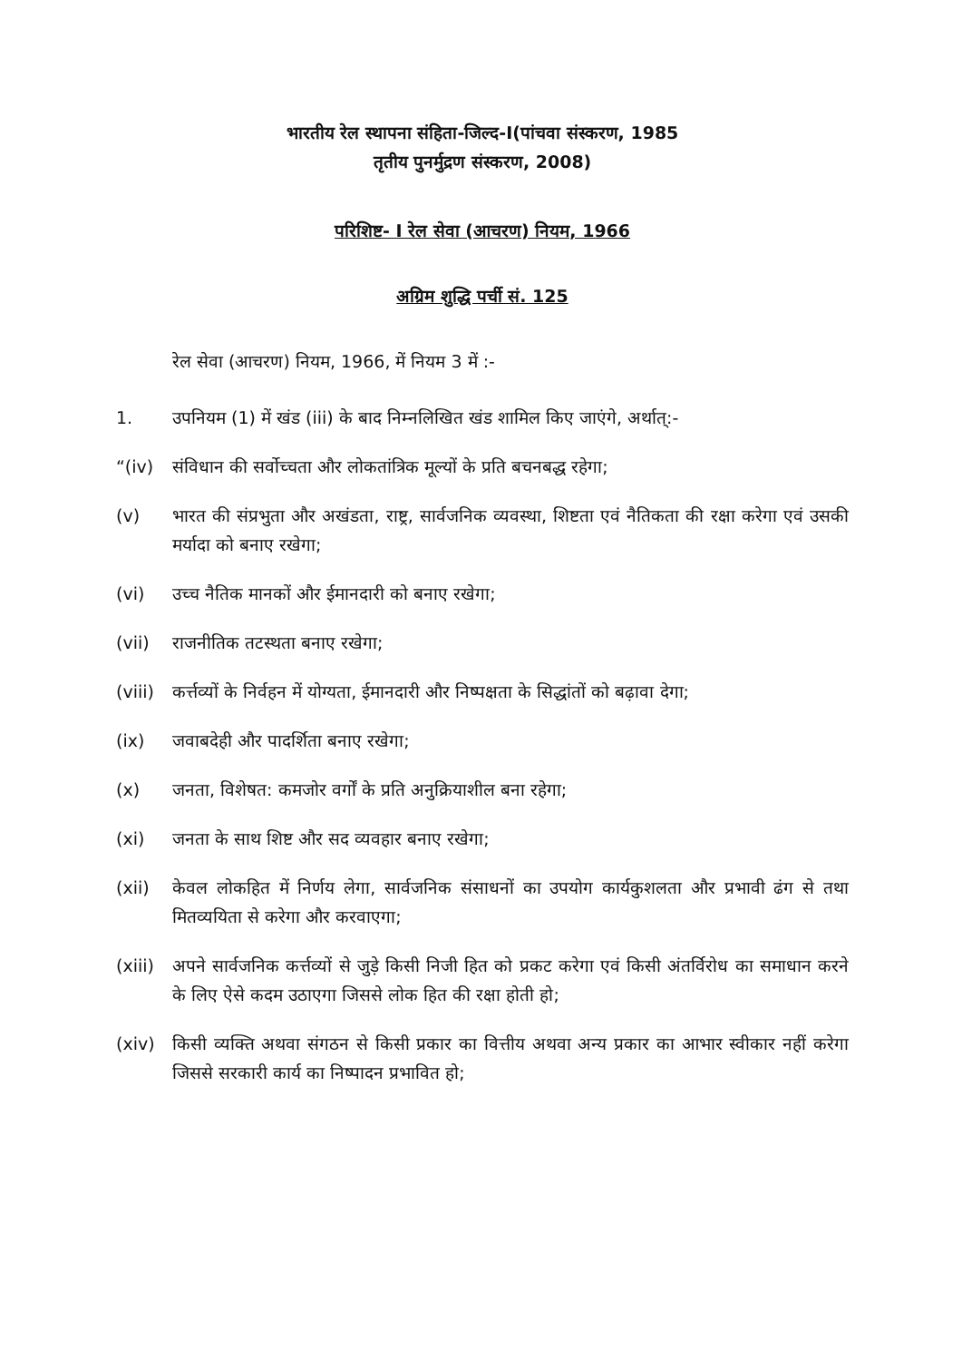भारतीय रेल स्थापना संहिता-जिल्द-I(पांचवा संस्करण, 1985
तृतीय पुनर्मुद्रण संस्करण, 2008)
परिशिष्ट- I रेल सेवा (आचरण) नियम, 1966
अग्रिम शुद्धि पर्ची सं. 125
रेल सेवा (आचरण) नियम, 1966, में नियम 3 में :-
1. उपनियम (1) में खंड (iii) के बाद निम्नलिखित खंड शामिल किए जाएंगे, अर्थात्:-
“(iv) संविधान की सर्वोच्चता और लोकतांत्रिक मूल्यों के प्रति बचनबद्ध रहेगा;
(v) भारत की संप्रभुता और अखंडता, राष्ट्र, सार्वजनिक व्यवस्था, शिष्टता एवं नैतिकता की रक्षा करेगा एवं उसकी मर्यादा को बनाए रखेगा;
(vi) उच्च नैतिक मानकों और ईमानदारी को बनाए रखेगा;
(vii) राजनीतिक तटस्थता बनाए रखेगा;
(viii) कर्त्तव्यों के निर्वहन में योग्यता, ईमानदारी और निष्पक्षता के सिद्धांतों को बढ़ावा देगा;
(ix) जवाबदेही और पादर्शिता बनाए रखेगा;
(x) जनता, विशेषत: कमजोर वर्गों के प्रति अनुक्रियाशील बना रहेगा;
(xi) जनता के साथ शिष्ट और सद व्यवहार बनाए रखेगा;
(xii) केवल लोकहित में निर्णय लेगा, सार्वजनिक संसाधनों का उपयोग कार्यकुशलता और प्रभावी ढंग से तथा मितव्ययिता से करेगा और करवाएगा;
(xiii) अपने सार्वजनिक कर्त्तव्यों से जुड़े किसी निजी हित को प्रकट करेगा एवं किसी अंतर्विरोध का समाधान करने के लिए ऐसे कदम उठाएगा जिससे लोक हित की रक्षा होती हो;
(xiv) किसी व्यक्ति अथवा संगठन से किसी प्रकार का वित्तीय अथवा अन्य प्रकार का आभार स्वीकार नहीं करेगा जिससे सरकारी कार्य का निष्पादन प्रभावित हो;